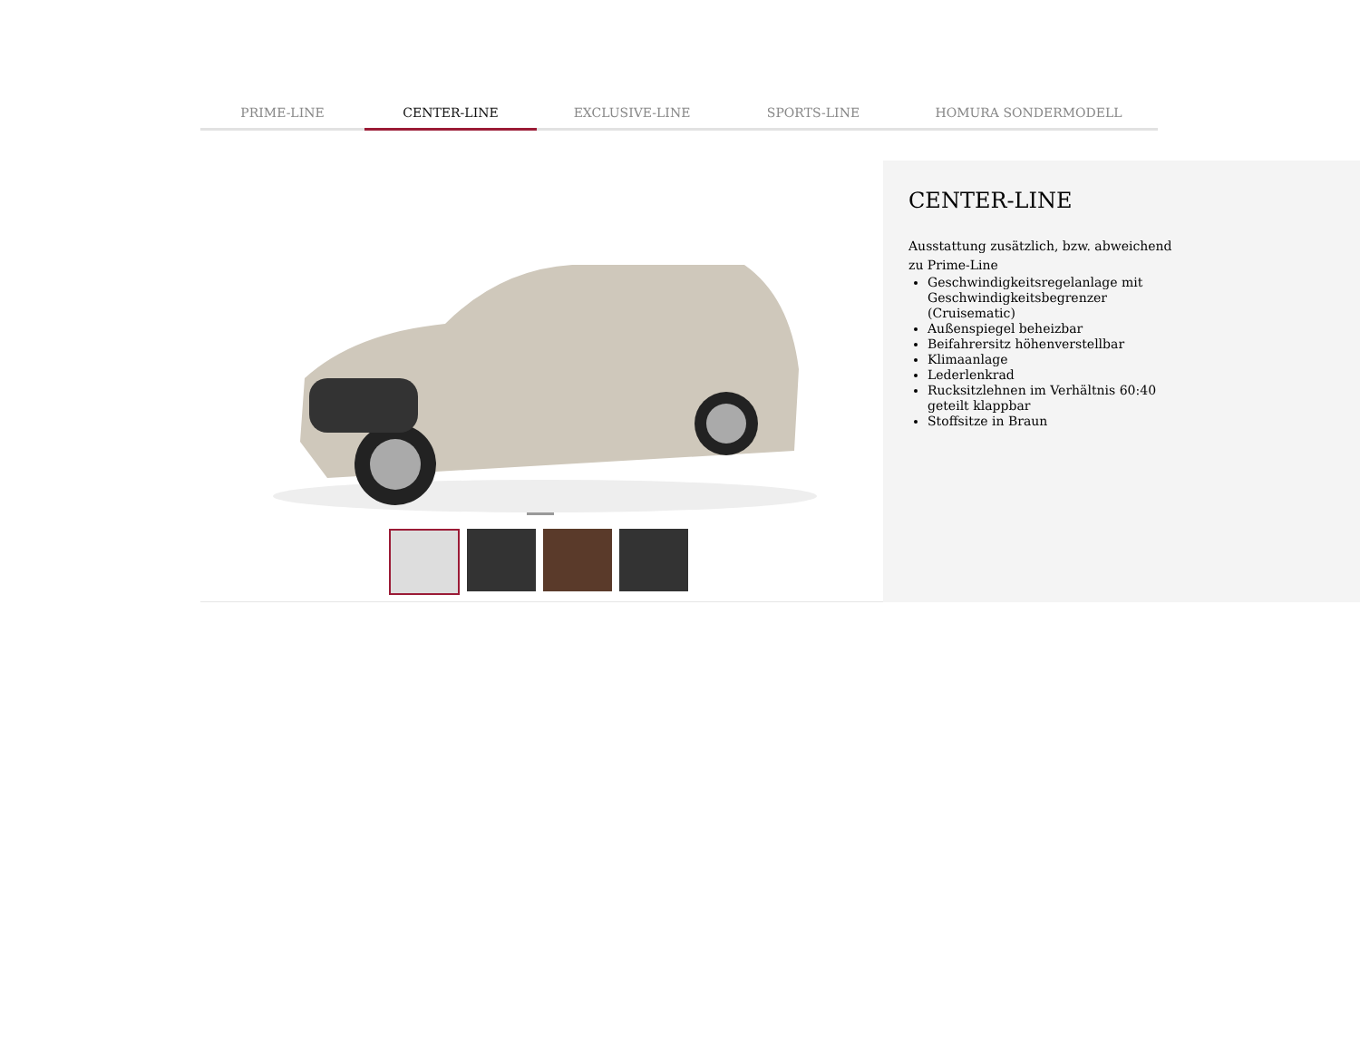PRIME-LINE CENTER-LINE EXCLUSIVE-LINE SPORTS-LINE HOMURA SONDERMODELL
CENTER-LINE
Ausstattung zusätzlich, bzw. abweichend zu Prime-Line
Geschwindigkeitsregelanlage mit Geschwindigkeitsbegrenzer (Cruisematic)
Außenspiegel beheizbar
Beifahrersitz höhenverstellbar
Klimaanlage
Lederlenkrad
Rucksitzlehnen im Verhältnis 60:40 geteilt klappbar
Stoffsitze in Braun